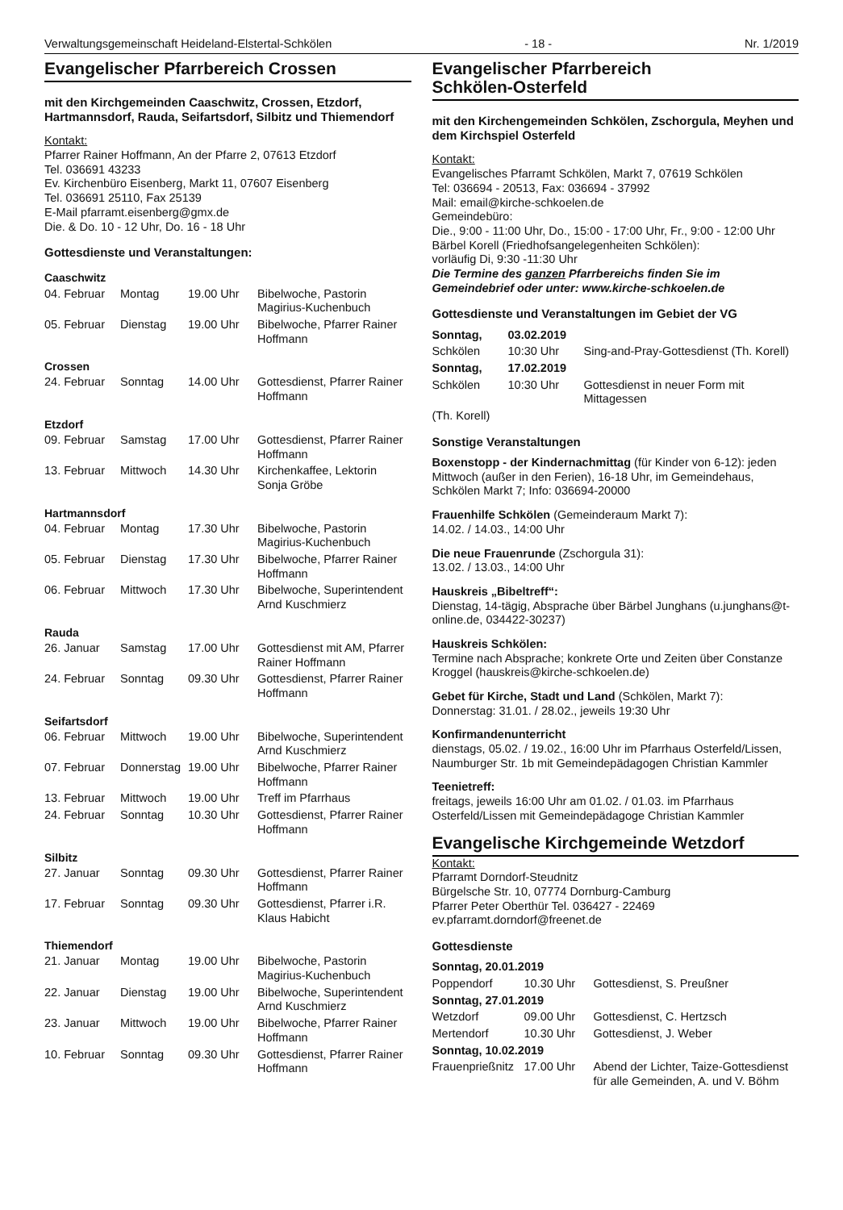Verwaltungsgemeinschaft Heideland-Elstertal-Schkölen - 18 - Nr. 1/2019
Evangelischer Pfarrbereich Crossen
mit den Kirchgemeinden Caaschwitz, Crossen, Etzdorf, Hartmannsdorf, Rauda, Seifartsdorf, Silbitz und Thiemendorf
Kontakt:
Pfarrer Rainer Hoffmann, An der Pfarre 2, 07613 Etzdorf
Tel. 036691 43233
Ev. Kirchenbüro Eisenberg, Markt 11, 07607 Eisenberg
Tel. 036691 25110, Fax 25139
E-Mail pfarramt.eisenberg@gmx.de
Die. & Do. 10 - 12 Uhr, Do. 16 - 18 Uhr
Gottesdienste und Veranstaltungen:
Caaschwitz
| 04. Februar | Montag | 19.00 Uhr | Bibelwoche, Pastorin Magirius-Kuchenbuch |
| 05. Februar | Dienstag | 19.00 Uhr | Bibelwoche, Pfarrer Rainer Hoffmann |
Crossen
| 24. Februar | Sonntag | 14.00 Uhr | Gottesdienst, Pfarrer Rainer Hoffmann |
Etzdorf
| 09. Februar | Samstag | 17.00 Uhr | Gottesdienst, Pfarrer Rainer Hoffmann |
| 13. Februar | Mittwoch | 14.30 Uhr | Kirchenkaffee, Lektorin Sonja Gröbe |
Hartmannsdorf
| 04. Februar | Montag | 17.30 Uhr | Bibelwoche, Pastorin Magirius-Kuchenbuch |
| 05. Februar | Dienstag | 17.30 Uhr | Bibelwoche, Pfarrer Rainer Hoffmann |
| 06. Februar | Mittwoch | 17.30 Uhr | Bibelwoche, Superintendent Arnd Kuschmierz |
Rauda
| 26. Januar | Samstag | 17.00 Uhr | Gottesdienst mit AM, Pfarrer Rainer Hoffmann |
| 24. Februar | Sonntag | 09.30 Uhr | Gottesdienst, Pfarrer Rainer Hoffmann |
Seifartsdorf
| 06. Februar | Mittwoch | 19.00 Uhr | Bibelwoche, Superintendent Arnd Kuschmierz |
| 07. Februar | Donnerstag | 19.00 Uhr | Bibelwoche, Pfarrer Rainer Hoffmann |
| 13. Februar | Mittwoch | 19.00 Uhr | Treff im Pfarrhaus |
| 24. Februar | Sonntag | 10.30 Uhr | Gottesdienst, Pfarrer Rainer Hoffmann |
Silbitz
| 27. Januar | Sonntag | 09.30 Uhr | Gottesdienst, Pfarrer Rainer Hoffmann |
| 17. Februar | Sonntag | 09.30 Uhr | Gottesdienst, Pfarrer i.R. Klaus Habicht |
Thiemendorf
| 21. Januar | Montag | 19.00 Uhr | Bibelwoche, Pastorin Magirius-Kuchenbuch |
| 22. Januar | Dienstag | 19.00 Uhr | Bibelwoche, Superintendent Arnd Kuschmierz |
| 23. Januar | Mittwoch | 19.00 Uhr | Bibelwoche, Pfarrer Rainer Hoffmann |
| 10. Februar | Sonntag | 09.30 Uhr | Gottesdienst, Pfarrer Rainer Hoffmann |
Evangelischer Pfarrbereich
Schkölen-Osterfeld
mit den Kirchengemeinden Schkölen, Zschorgula, Meyhen und dem Kirchspiel Osterfeld
Kontakt:
Evangelisches Pfarramt Schkölen, Markt 7, 07619 Schkölen
Tel: 036694 - 20513, Fax: 036694 - 37992
Mail: email@kirche-schkoelen.de
Gemeindebüro:
Die., 9:00 - 11:00 Uhr, Do., 15:00 - 17:00 Uhr, Fr., 9:00 - 12:00 Uhr
Bärbel Korell (Friedhofsangelegenheiten Schkölen):
vorläufig Di, 9:30 -11:30 Uhr
Die Termine des ganzen Pfarrbereichs finden Sie im Gemeindebrief oder unter: www.kirche-schkoelen.de
Gottesdienste und Veranstaltungen im Gebiet der VG
| Sonntag, | 03.02.2019 | |
| Schkölen | 10:30 Uhr | Sing-and-Pray-Gottesdienst (Th. Korell) |
| Sonntag, | 17.02.2019 | |
| Schkölen | 10:30 Uhr | Gottesdienst in neuer Form mit Mittagessen |
(Th. Korell)
Sonstige Veranstaltungen
Boxenstopp - der Kindernachmittag (für Kinder von 6-12): jeden Mittwoch (außer in den Ferien), 16-18 Uhr, im Gemeindehaus, Schkölen Markt 7; Info: 036694-20000
Frauenhilfe Schkölen (Gemeinderaum Markt 7):
14.02. / 14.03., 14:00 Uhr
Die neue Frauenrunde (Zschorgula 31):
13.02. / 13.03., 14:00 Uhr
Hauskreis „Bibeltreff“:
Dienstag, 14-tägig, Absprache über Bärbel Junghans (u.junghans@t-online.de, 034422-30237)
Hauskreis Schkölen:
Termine nach Absprache; konkrete Orte und Zeiten über Constanze Kroggel (hauskreis@kirche-schkoelen.de)
Gebet für Kirche, Stadt und Land (Schkölen, Markt 7):
Donnerstag: 31.01. / 28.02., jeweils 19:30 Uhr
Konfirmandenunterricht
dienstags, 05.02. / 19.02., 16:00 Uhr im Pfarrhaus Osterfeld/Lissen, Naumburger Str. 1b mit Gemeindepädagogen Christian Kammler
Teenietreff:
freitags, jeweils 16:00 Uhr am 01.02. / 01.03. im Pfarrhaus Osterfeld/Lissen mit Gemeindepädagoge Christian Kammler
Evangelische Kirchgemeinde Wetzdorf
Kontakt:
Pfarramt Dorndorf-Steudnitz
Bürgelsche Str. 10, 07774 Dornburg-Camburg
Pfarrer Peter Oberthür Tel. 036427 - 22469
ev.pfarramt.dorndorf@freenet.de
Gottesdienste
| Sonntag, 20.01.2019 | | |
| Poppendorf | 10.30 Uhr | Gottesdienst, S. Preußner |
| Sonntag, 27.01.2019 | | |
| Wetzdorf | 09.00 Uhr | Gottesdienst, C. Hertzsch |
| Mertendorf | 10.30 Uhr | Gottesdienst, J. Weber |
| Sonntag, 10.02.2019 | | |
| Frauenprießnitz | 17.00 Uhr | Abend der Lichter, Taize-Gottesdienst für alle Gemeinden, A. und V. Böhm |